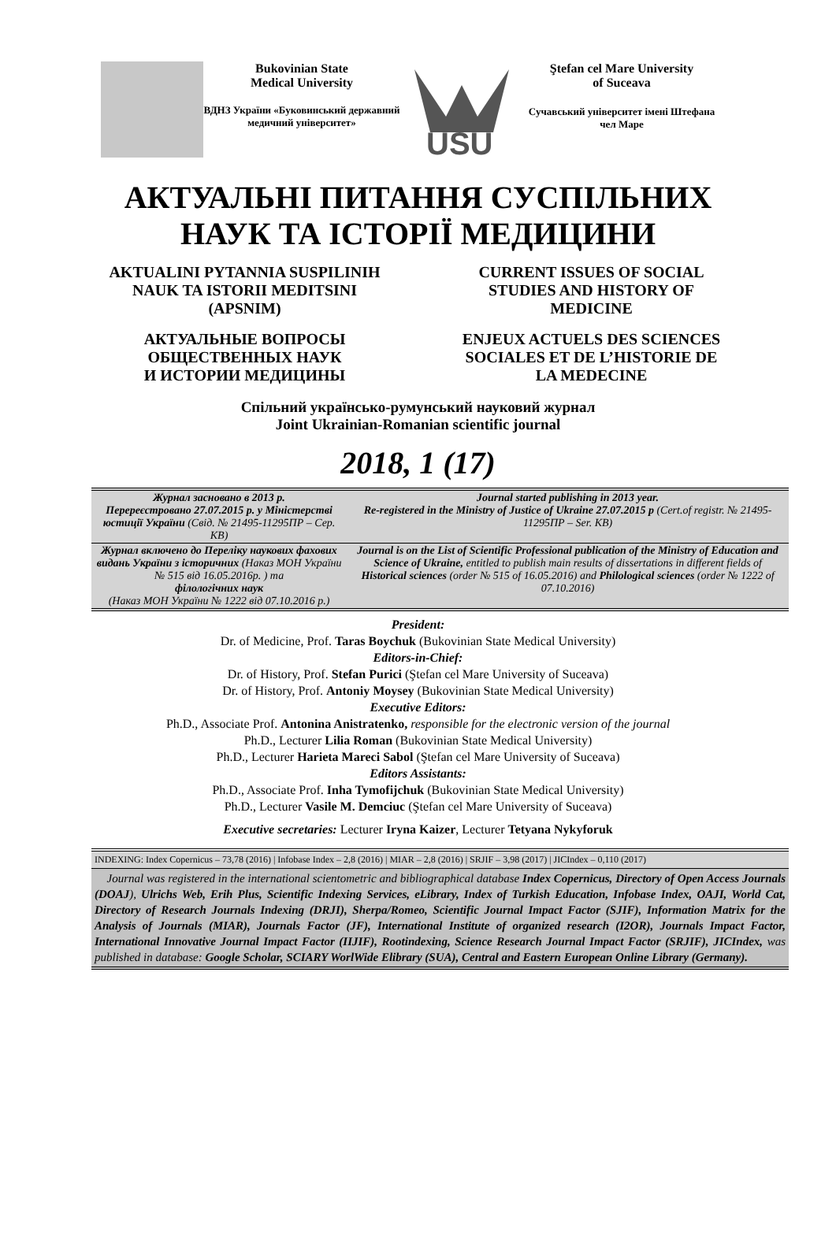Bukovinian State
Medical University
ВДНЗ України «Буковинський державний медичний університет»
USU
Ştefan cel Mare University
of Suceava
Сучавський університет імені Штефана чел Маре
АКТУАЛЬНІ ПИТАННЯ СУСПІЛЬНИХ
НАУК ТА ІСТОРІЇ МЕДИЦИНИ
AKTUALINI PYTANNIA SUSPILINIH
NAUK TA ISTORII MEDITSINI
(APSNIM)
CURRENT ISSUES OF SOCIAL
STUDIES AND HISTORY OF
MEDICINE
АКТУАЛЬНЫЕ ВОПРОСЫ
ОБЩЕСТВЕННЫХ НАУК
И ИСТОРИИ МЕДИЦИНЫ
ENJEUX ACTUELS DES SCIENCES
SOCIALES ET DE L’HISTORIE DE
LA MEDECINE
Спільний українсько-румунський науковий журнал
Joint Ukrainian-Romanian scientific journal
2018, 1 (17)
| Журнал засновано в 2013 р. Перереєстровано 27.07.2015 р. у Міністерстві юстиції України (Свід. № 21495-11295ПР – Сер. КВ) | Journal started publishing in 2013 year. Re-registered in the Ministry of Justice of Ukraine 27.07.2015 p (Cert.of registr. № 21495-11295ПР – Ser. КВ) |
| Журнал включено до Переліку наукових фахових видань України з історичних (Наказ МОН України № 515 від 16.05.2016р. ) та філологічних наук (Наказ МОН України № 1222 від 07.10.2016 р.) | Journal is on the List of Scientific Professional publication of the Ministry of Education and Science of Ukraine, entitled to publish main results of dissertations in different fields of Historical sciences (order № 515 of 16.05.2016) and Philological sciences (order № 1222 of 07.10.2016) |
President:
Dr. of Medicine, Prof. Taras Boychuk (Bukovinian State Medical University)
Editors-in-Chief:
Dr. of History, Prof. Stefan Purici (Ştefan cel Mare University of Suceava)
Dr. of History, Prof. Antoniy Moysey (Bukovinian State Medical University)
Executive Editors:
Ph.D., Associate Prof. Antonina Anistratenko, responsible for the electronic version of the journal
Ph.D., Lecturer Lilia Roman (Bukovinian State Medical University)
Ph.D., Lecturer Harieta Mareci Sabol (Ştefan cel Mare University of Suceava)
Editors Assistants:
Ph.D., Associate Prof. Inha Tymofijchuk (Bukovinian State Medical University)
Ph.D., Lecturer Vasile M. Demciuc (Ştefan cel Mare University of Suceava)
Executive secretaries: Lecturer Iryna Kaizer, Lecturer Tetyana Nykyforuk
INDEXING: Index Copernicus – 73,78 (2016) | Infobase Index – 2,8 (2016) | MIAR – 2,8 (2016) | SRJIF – 3,98 (2017) | JICIndex – 0,110 (2017)
Journal was registered in the international scientometric and bibliographical database Index Copernicus, Directory of Open Access Journals (DOAJ), Ulrichs Web, Erih Plus, Scientific Indexing Services, eLibrary, Index of Turkish Education, Infobase Index, OAJI, World Cat, Directory of Research Journals Indexing (DRJI), Sherpa/Romeo, Scientific Journal Impact Factor (SJIF), Information Matrix for the Analysis of Journals (MIAR), Journals Factor (JF), International Institute of organized research (I2OR), Journals Impact Factor, International Innovative Journal Impact Factor (IIJIF), Rootindexing, Science Research Journal Impact Factor (SRJIF), JICIndex, was published in database: Google Scholar, SCIARY WorlWide Elibrary (SUA), Central and Eastern European Online Library (Germany).